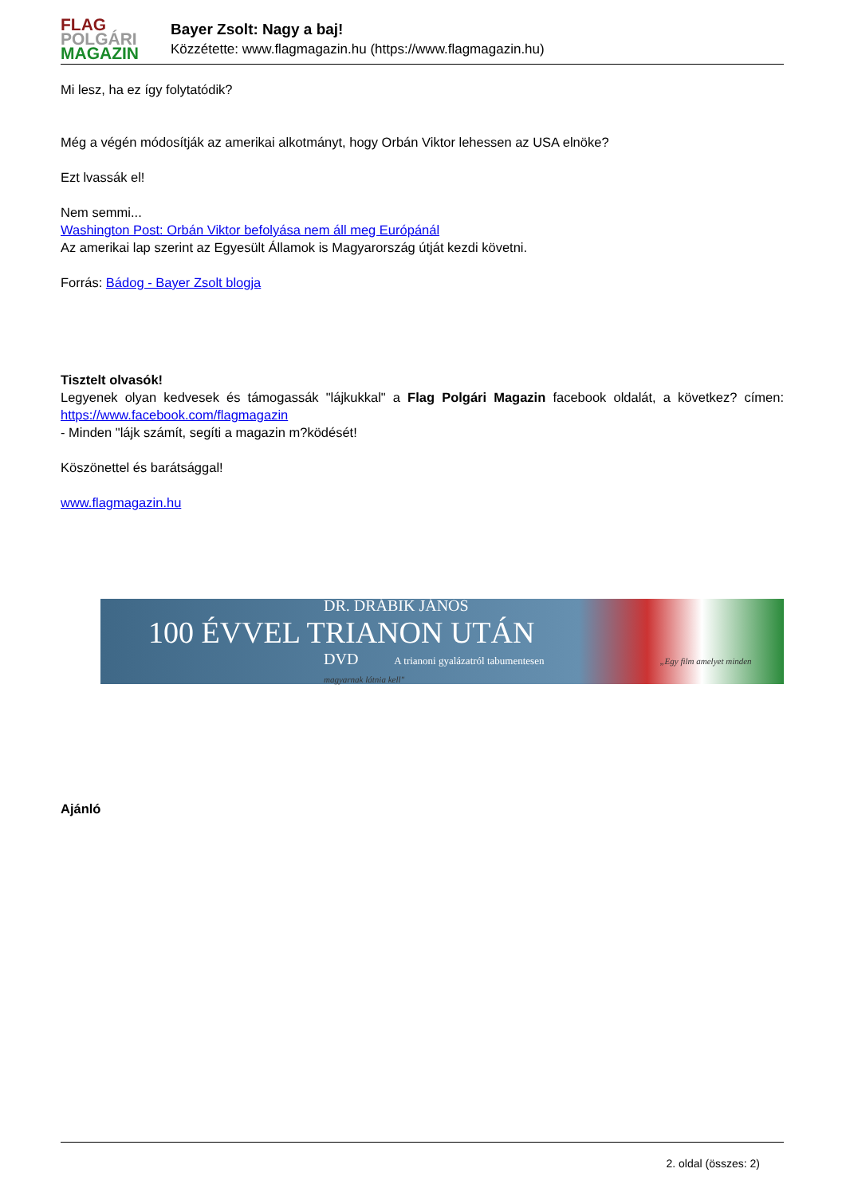FLAG
POLGÁRI
MAGAZIN
Bayer Zsolt: Nagy a baj!
Közzétette: www.flagmagazin.hu (https://www.flagmagazin.hu)
Mi lesz, ha ez így folytatódik?
Még a végén módosítják az amerikai alkotmányt, hogy Orbán Viktor lehessen az USA elnöke?
Ezt lvassák el!
Nem semmi...
Washington Post: Orbán Viktor befolyása nem áll meg Európánál
Az amerikai lap szerint az Egyesült Államok is Magyarország útját kezdi követni.
Forrás: Bádog - Bayer Zsolt blogja
Tisztelt olvasók!
Legyenek olyan kedvesek és támogassák "lájkukkal" a Flag Polgári Magazin facebook oldalát, a következ? címen: https://www.facebook.com/flagmagazin
- Minden "lájk számít, segíti a magazin m?ködését!
Köszönettel és barátsággal!
www.flagmagazin.hu
DR. DRÁBIK JÁNOS
100 ÉVVEL TRIANON UTÁN
DVD A trianoni gyalázatról tabumentesen „Egy film amelyet minden magyarnak látnia kell"
Ajánló
2. oldal (összes: 2)